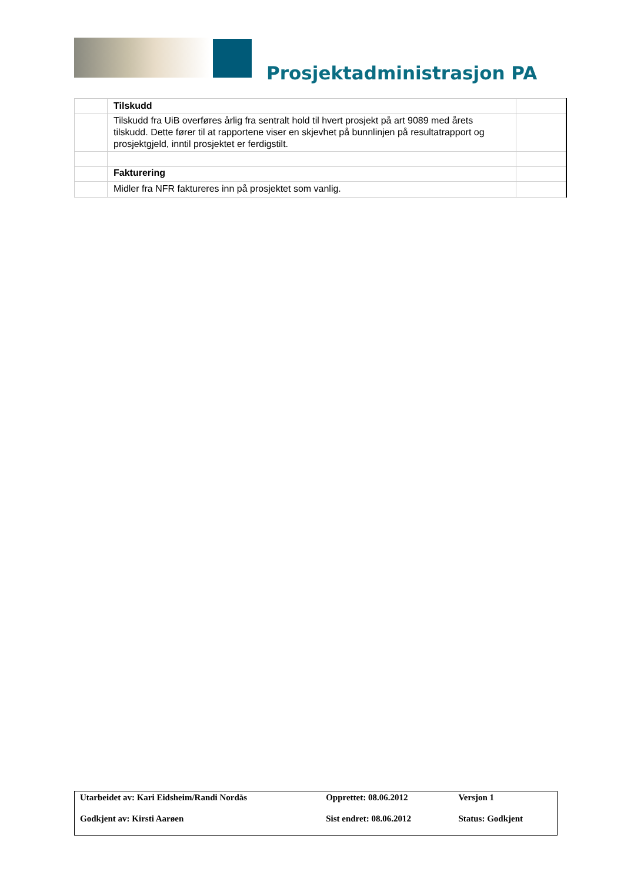Prosjektadministrasjon PA
| | Tilskudd | |
| | Tilskudd fra UiB overføres årlig fra sentralt hold til hvert prosjekt på art 9089 med årets tilskudd. Dette fører til at rapportene viser en skjevhet på bunnlinjen på resultatrapport og prosjektgjeld, inntil prosjektet er ferdigstilt. | |
| | Fakturering | |
| | Midler fra NFR faktureres inn på prosjektet som vanlig. | |
| Utarbeidet av: Kari Eidsheim/Randi Nordås | Opprettet: 08.06.2012 | Versjon 1 |
| Godkjent av: Kirsti Aarøen | Sist endret: 08.06.2012 | Status: Godkjent |